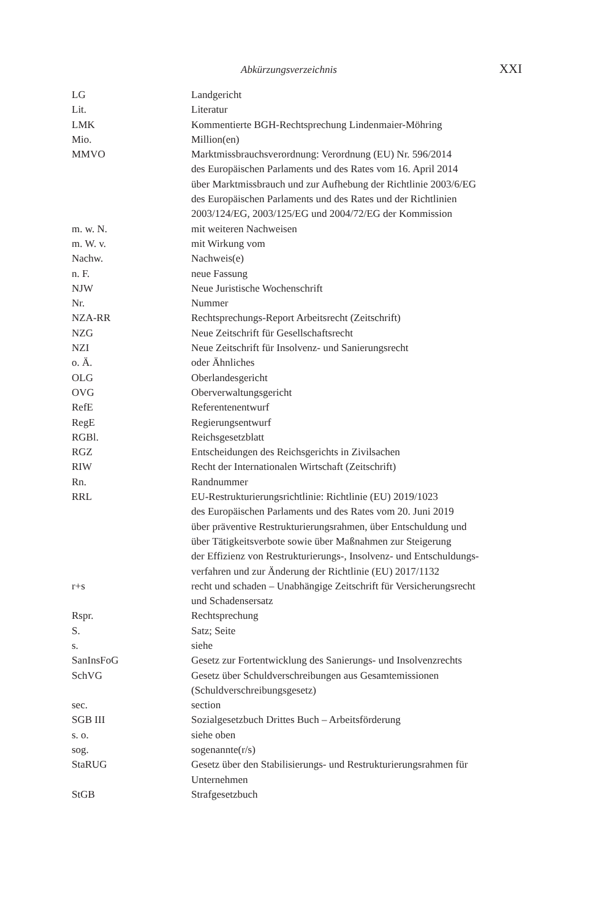Abkürzungsverzeichnis XXI
| LG | Landgericht |
| Lit. | Literatur |
| LMK | Kommentierte BGH-Rechtsprechung Lindenmaier-Möhring |
| Mio. | Million(en) |
| MMVO | Marktmissbrauchsverordnung: Verordnung (EU) Nr. 596/2014 des Europäischen Parlaments und des Rates vom 16. April 2014 über Marktmissbrauch und zur Aufhebung der Richtlinie 2003/6/EG des Europäischen Parlaments und des Rates und der Richtlinien 2003/124/EG, 2003/125/EG und 2004/72/EG der Kommission |
| m. w. N. | mit weiteren Nachweisen |
| m. W. v. | mit Wirkung vom |
| Nachw. | Nachweis(e) |
| n. F. | neue Fassung |
| NJW | Neue Juristische Wochenschrift |
| Nr. | Nummer |
| NZA-RR | Rechtsprechungs-Report Arbeitsrecht (Zeitschrift) |
| NZG | Neue Zeitschrift für Gesellschaftsrecht |
| NZI | Neue Zeitschrift für Insolvenz- und Sanierungsrecht |
| o. Ä. | oder Ähnliches |
| OLG | Oberlandesgericht |
| OVG | Oberverwaltungsgericht |
| RefE | Referentenentwurf |
| RegE | Regierungsentwurf |
| RGBl. | Reichsgesetzblatt |
| RGZ | Entscheidungen des Reichsgerichts in Zivilsachen |
| RIW | Recht der Internationalen Wirtschaft (Zeitschrift) |
| Rn. | Randnummer |
| RRL | EU-Restrukturierungsrichtlinie: Richtlinie (EU) 2019/1023 des Europäischen Parlaments und des Rates vom 20. Juni 2019 über präventive Restrukturierungsrahmen, über Entschuldung und über Tätigkeitsverbote sowie über Maßnahmen zur Steigerung der Effizienz von Restrukturierungs-, Insolvenz- und Entschuldungs- verfahren und zur Änderung der Richtlinie (EU) 2017/1132 |
| r+s | recht und schaden – Unabhängige Zeitschrift für Versicherungsrecht und Schadensersatz |
| Rspr. | Rechtsprechung |
| S. | Satz; Seite |
| s. | siehe |
| SanInsFoG | Gesetz zur Fortentwicklung des Sanierungs- und Insolvenzrechts |
| SchVG | Gesetz über Schuldverschreibungen aus Gesamtemissionen (Schuldverschreibungsgesetz) |
| sec. | section |
| SGB III | Sozialgesetzbuch Drittes Buch – Arbeitsförderung |
| s. o. | siehe oben |
| sog. | sogenannte(r/s) |
| StaRUG | Gesetz über den Stabilisierungs- und Restrukturierungsrahmen für Unternehmen |
| StGB | Strafgesetzbuch |